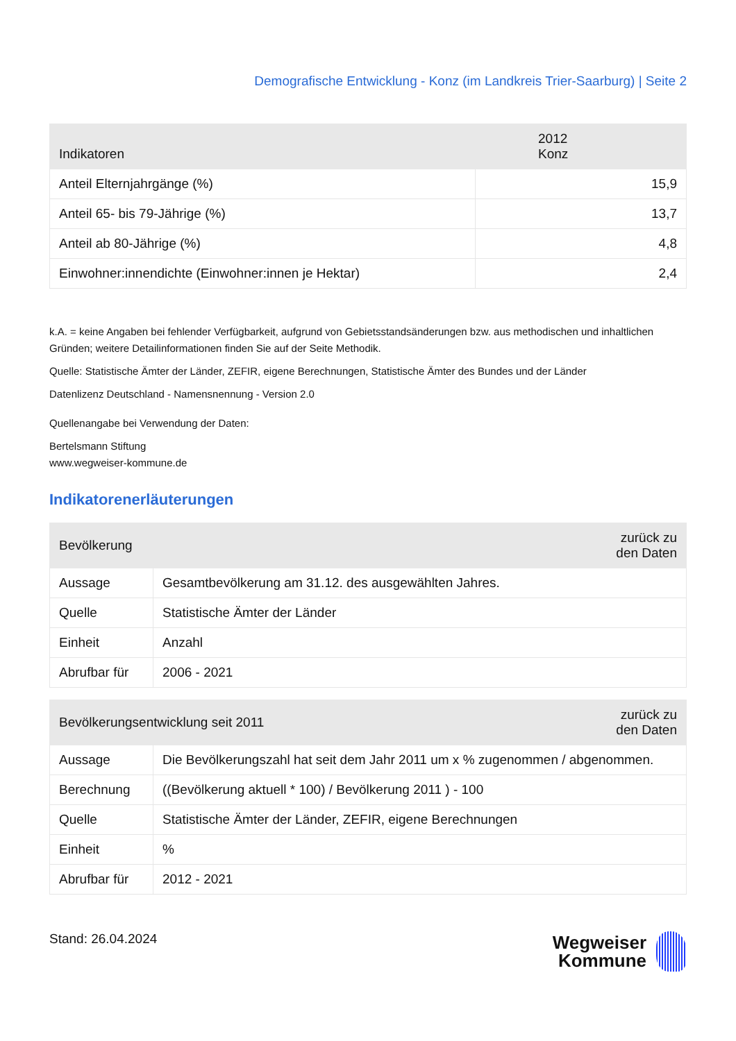Demografische Entwicklung - Konz (im Landkreis Trier-Saarburg) | Seite 2
| Indikatoren | 2012 Konz |
| --- | --- |
| Anteil Elternjahrgänge (%) | 15,9 |
| Anteil 65- bis 79-Jährige (%) | 13,7 |
| Anteil ab 80-Jährige (%) | 4,8 |
| Einwohner:innendichte (Einwohner:innen je Hektar) | 2,4 |
k.A. = keine Angaben bei fehlender Verfügbarkeit, aufgrund von Gebietsstandsänderungen bzw. aus methodischen und inhaltlichen Gründen; weitere Detailinformationen finden Sie auf der Seite Methodik.
Quelle: Statistische Ämter der Länder, ZEFIR, eigene Berechnungen, Statistische Ämter des Bundes und der Länder
Datenlizenz Deutschland - Namensnennung - Version 2.0
Quellenangabe bei Verwendung der Daten:
Bertelsmann Stiftung
www.wegweiser-kommune.de
Indikatorenerläuterungen
| Bevölkerung | | zurück zu den Daten |
| --- | --- | --- |
| Aussage | Gesamtbevölkerung am 31.12. des ausgewählten Jahres. | |
| Quelle | Statistische Ämter der Länder | |
| Einheit | Anzahl | |
| Abrufbar für | 2006 - 2021 | |
| Bevölkerungsentwicklung seit 2011 | | zurück zu den Daten |
| --- | --- | --- |
| Aussage | Die Bevölkerungszahl hat seit dem Jahr 2011 um x % zugenommen / abgenommen. | |
| Berechnung | ((Bevölkerung aktuell * 100) / Bevölkerung 2011 ) - 100 | |
| Quelle | Statistische Ämter der Länder, ZEFIR, eigene Berechnungen | |
| Einheit | % | |
| Abrufbar für | 2012 - 2021 | |
Stand: 26.04.2024
Wegweiser
Kommune